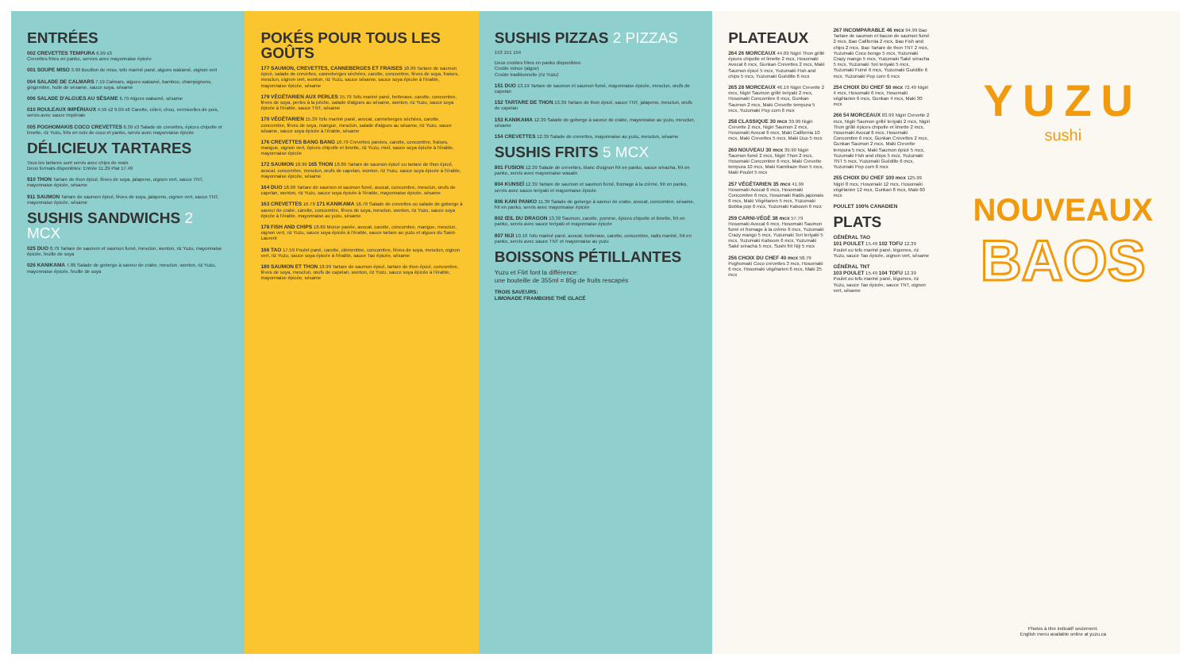ENTRÉES
002 CREVETTES TEMPURA 6.99 x3
Crevettes frites en panko, servies avec mayonnaise épicée
001 SOUPE MISO 3.99 Bouillon de miso, tofu mariné pané, algues wakamé, oignon vert
004 SALADE DE CALMARS 7.19 Calmars, algues wakamé, bambou, champignons, gingembre, huile de sésame, sauce soya, sésame
006 SALADE D'ALGUES AU SÉSAME 6.79 Algues wakamé, sésame
010 ROULEAUX IMPÉRIAUX 4.59 x2 9.09 x6 Carotte, céleri, chou, vermicelles de pois, servis avec sauce impériale
005 POGHOMAKIS COCO CREVETTES 6.39 x3 Salade de crevettes, épices chipotle et limette, riz Yuzu, frits en noix de coco et panko, servis avec mayonnaise épicée
DÉLICIEUX TARTARES
Tous les tartares sont servis avec chips de maïs
Deux formats disponibles: Entrée 11.29 Plat 17.49
910 THON Tartare de thon épicé, fèves de soya, jalapeno, oignon vert, sauce TNT, mayonnaise épicée, sésame
911 SAUMON Tartare de saumon épicé, fèves de soya, jalapeno, oignon vert, sauce TNT, mayonnaise épicée, sésame
SUSHIS SANDWICHS 2 MCX
025 DUO 8.79 Tartare de saumon et saumon fumé, mesclun, wonton, riz Yuzu, mayonnaise épicée, feuille de soya
026 KANIKAMA 7.89 Salade de goberge à saveur de crabe, mesclun, wonton, riz Yuzu, mayonnaise épicée, feuille de soya
POKÉS POUR TOUS LES GOÛTS
177 SAUMON, CREVETTES, CANNEBERGES ET FRAISES 18.99 Tartare de saumon épicé, salade de crevettes, canneberges séchées, carotte, concombre, fèves de soya, fraises, mesclun, oignon vert, wonton, riz Yuzu, sauce sésame, sauce soya épicée à l'érable, mayonnaise épicée, sésame
179 VÉGÉTARIEN AUX PERLES 15.79 Tofu mariné pané, betterave, carotte, concombre, fèves de soya, perles à la pêche, salade d'algues au sésame, wonton, riz Yuzu, sauce soya épicée à l'érable, sauce TNT, sésame
170 VÉGÉTARIEN 15.39 Tofu mariné pané, avocat, canneberges séchées, carotte, concombre, fèves de soya, mangue, mesclun, salade d'algues au sésame, riz Yuzu, sauce sésame, sauce soya épicée à l'érable, sésame
176 CREVETTES BANG BANG 16.79 Crevettes panées, carotte, concombre, fraises, mangue, oignon vert, épices chipotle et limette, riz Yuzu, miel, sauce soya épicée à l'érable, mayonnaise épicée
172 SAUMON 18.99 165 THON 18.89 Tartare de saumon épicé ou tartare de thon épicé, avocat, concombre, mesclun, œufs de capelan, wonton, riz Yuzu, sauce soya épicée à l'érable, mayonnaise épicée, sésame
164 DUO 18.99 Tartare de saumon et saumon fumé, avocat, concombre, mesclun, œufs de capelan, wonton, riz Yuzu, sauce soya épicée à l'érable, mayonnaise épicée, sésame
163 CREVETTES 16.79 171 KANIKAMA 16.79 Salade de crevettes ou salade de goberge à saveur de crabe, carotte, concombre, fèves de soya, mesclun, wonton, riz Yuzu, sauce soya épicée à l'érable, mayonnaise au yuzu, sésame
178 FISH AND CHIPS 18.89 Morue panée, avocat, carotte, concombre, mangue, mesclun, oignon vert, riz Yuzu, sauce soya épicée à l'érable, sauce tartare au yuzu et algues du Saint-Laurent
166 TAO 17.59 Poulet pané, carotte, clémentine, concombre, fèves de soya, mesclun, oignon vert, riz Yuzu, sauce soya épicée à l'érable, sauce Tao épicée, sésame
180 SAUMON ET THON 18.99 Tartare de saumon épicé, tartare de thon épicé, concombre, fèves de soya, mesclun, œufs de capelan, wonton, riz Yuzu, sauce soya épicée à l'érable, mayonnaise épicée, sésame
SUSHIS PIZZAS 2 PIZZAS
153 151 154
Deux croûtes frites en panko disponibles:
Croûte mince (algue)
Croûte traditionnelle (riz Yuzu)
151 DUO 13.19 Tartare de saumon et saumon fumé, mayonnaise épicée, mesclun, œufs de capelan
152 TARTARE DE THON 13.39 Tartare de thon épicé, sauce TNT, jalapeno, mesclun, œufs de capelan
153 KANIKAMA 12.39 Salade de goberge à saveur de crabe, mayonnaise au yuzu, mesclun, sésame
154 CREVETTES 12.39 Salade de crevettes, mayonnaise au yuzu, mesclun, sésame
SUSHIS FRITS 5 MCX
801 FUSION 12.39 Salade de crevettes, blanc d'oignon frit en panko, sauce sriracha, frit en panko, servis avec mayonnaise wasabi
804 KUNSEÏ 12.39 Tartare de saumon et saumon fumé, fromage à la crème, frit en panko, servis avec sauce teriyaki et mayonnaise épicée
806 KANI PANKO 11.39 Salade de goberge à saveur de crabe, avocat, concombre, sésame, frit en panko, servis avec mayonnaise épicée
802 ŒIL DU DRAGON 13.39 Saumon, carotte, pomme, épices chipotle et limette, frit en panko, servis avec sauce teriyaki et mayonnaise épicée
807 NIJI 10.19 Tofu mariné pané, avocat, betterave, carotte, concombre, radis mariné, frit en panko, servis avec sauce TNT et mayonnaise au yuzu
BOISSONS PÉTILLANTES
Yuzu et Flirt font la différence:
une bouteille de 355ml = 85g de fruits rescapés
TROIS SAVEURS:
LIMONADE FRAMBOISE THÉ GLACÉ
PLATEAUX
264 26 MORCEAUX 44.09 Nigiri Thon grillé épices chipotle et limette 2 mcx, Hosomaki Avocat 6 mcx, Gunkan Crevettes 2 mcx, Maki Saumon épicé 5 mcx, Yuzumaki Fish and chips 5 mcx, Yuzumaki Guédille 6 mcx
265 28 MORCEAUX 46.19 Nigiri Crevette 2 mcx, Nigiri Saumon grillé teriyaki 2 mcx, Hosomaki Concombre 6 mcx, Gunkan Saumon 2 mcx, Maki Crevette tempura 5 mcx, Yuzumaki Pop corn 6 mcx
258 CLASSIQUE 30 mcx 39.99 Nigiri Crevette 2 mcx, Nigiri Saumon 2 mcx, Hosomaki Avocat 6 mcx, Maki California 10 mcx, Maki Crevettes 5 mcx, Maki Duo 5 mcx
260 NOUVEAU 30 mcx 39.99 Nigiri Saumon fumé 2 mcx, Nigiri Thon 2 mcx, Hosomaki Concombre 6 mcx, Maki Crevette tempura 10 mcx, Maki Kamikaze thon 5 mcx, Maki Poulet 5 mcx
257 VÉGÉTARIEN 35 mcx 41.99 Hosomaki Avocat 6 mcx, Hosomaki Concombre 6 mcx, Hosomaki Radis japonais 6 mcx, Maki Végétarien 5 mcx, Yuzumaki Bobba pop 6 mcx, Yuzumaki Kaboom 6 mcx
259 CARNI-VÉGÉ 38 mcx 57.79 Hosomaki Avocat 6 mcx, Hosomaki Saumon fumé et fromage à la crème 6 mcx, Yuzumaki Crazy mango 5 mcx, Yuzumaki Tori teriyaki 5 mcx, Yuzumaki Kaboom 6 mcx, Yuzumaki Saké sriracha 5 mcx, Sushi frit Niji 5 mcx
256 CHOIX DU CHEF 40 mcx 58.79 Poghomaki Coco crevettes 3 mcx, Hosomaki 6 mcx, Hosomaki végétarien 6 mcx, Maki 25 mcx
267 INCOMPARABLE 46 mcx 94.99 Bao Tartare de saumon et bacon de saumon fumé 2 mcx, Bao California 2 mcx, Bao Fish and chips 2 mcx, Bao Tartare de thon TNT 2 mcx, Yuzumaki Coco bongo 5 mcx, Yuzumaki Crazy mango 5 mcx, Yuzumaki Saké sriracha 5 mcx, Yuzumaki Tori teriyaki 5 mcx, Yuzumaki Fumé 6 mcx, Yuzumaki Guédille 6 mcx, Yuzumaki Pop corn 6 mcx
254 CHOIX DU CHEF 50 mcx 72.49 Nigiri 4 mcx, Hosomaki 6 mcx, Hosomaki végétarien 6 mcx, Gunkan 4 mcx, Maki 30 mcx
266 54 MORCEAUX 83.99 Nigiri Crevette 2 mcx, Nigiri Saumon grillé teriyaki 2 mcx, Nigiri Thon grillé épices chipotle et limette 2 mcx, Hosomaki Avocat 6 mcx, Hosomaki Concombre 6 mcx, Gunkan Crevettes 2 mcx, Gunkan Saumon 2 mcx, Maki Crevette tempura 5 mcx, Maki Saumon épicé 5 mcx, Yuzumaki Fish and chips 5 mcx, Yuzumaki TNT 5 mcx, Yuzumaki Guédille 6 mcx, Yuzumaki Pop corn 6 mcx
255 CHOIX DU CHEF 100 mcx 125.99 Nigiri 8 mcx, Hosomaki 12 mcx, Hosomaki végétarien 12 mcx, Gunkan 8 mcx, Maki 60 mcx
POULET 100% CANADIEN
PLATS
GÉNÉRAL TAO
101 POULET 15.49 102 TOFU 12.39 Poulet ou tofu mariné pané, légumes, riz Yuzu, sauce Tao épicée, oignon vert, sésame
GÉNÉRAL TNT
103 POULET 15.49 104 TOFU 12.39 Poulet ou tofu mariné pané, légumes, riz Yuzu, sauce Tao épicée, sauce TNT, oignon vert, sésame
YUZU
sushi
NOUVEAUX
BAOS
Photos à titre indicatif seulement.
English menu available online at yuzu.ca